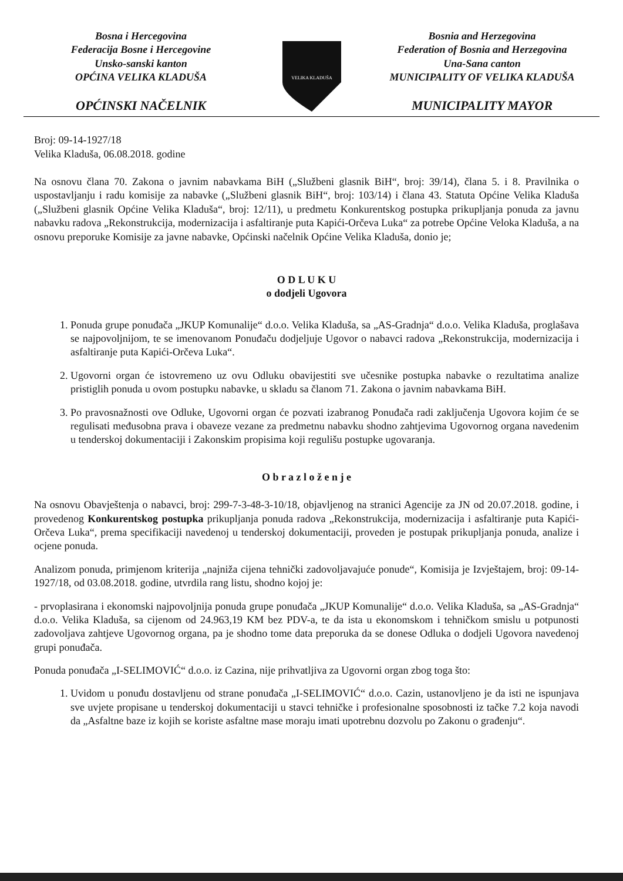Bosna i Hercegovina
Federacija Bosne i Hercegovine
Unsko-sanski kanton
OPĆINA VELIKA KLADUŠA
OPĆINSKI NAČELNIK
VELIKA KLADUŠA
Bosnia and Herzegovina
Federation of Bosnia and Herzegovina
Una-Sana canton
MUNICIPALITY OF VELIKA KLADUŠA
MUNICIPALITY MAYOR
Broj: 09-14-1927/18
Velika Kladuša, 06.08.2018. godine
Na osnovu člana 70. Zakona o javnim nabavkama BiH („Službeni glasnik BiH“, broj: 39/14), člana 5. i 8. Pravilnika o uspostavljanju i radu komisije za nabavke („Službeni glasnik BiH“, broj: 103/14) i člana 43. Statuta Općine Velika Kladuša („Službeni glasnik Općine Velika Kladuša“, broj: 12/11), u predmetu Konkurentskog postupka prikupljanja ponuda za javnu nabavku radova „Rekonstrukcija, modernizacija i asfaltiranje puta Kapići-Orčeva Luka“ za potrebe Općine Veloka Kladuša, a na osnovu preporuke Komisije za javne nabavke, Općinski načelnik Općine Velika Kladuša, donio je;
O D L U K U
o dodjeli Ugovora
1. Ponuda grupe ponuđača „JKUP Komunalije“ d.o.o. Velika Kladuša, sa „AS-Gradnja“ d.o.o. Velika Kladuša, proglašava se najpovoljnijom, te se imenovanom Ponuđaču dodjeljuje Ugovor o nabavci radova „Rekonstrukcija, modernizacija i asfaltiranje puta Kapići-Orčeva Luka“.
2. Ugovorni organ će istovremeno uz ovu Odluku obavijestiti sve učesnike postupka nabavke o rezultatima analize pristiglih ponuda u ovom postupku nabavke, u skladu sa članom 71. Zakona o javnim nabavkama BiH.
3. Po pravosnažnosti ove Odluke, Ugovorni organ će pozvati izabranog Ponuđača radi zaključenja Ugovora kojim će se regulisati međusobna prava i obaveze vezane za predmetnu nabavku shodno zahtjevima Ugovornog organa navedenim u tenderskoj dokumentaciji i Zakonskim propisima koji regulišu postupke ugovaranja.
O b r a z l o ž e n j e
Na osnovu Obavještenja o nabavci, broj: 299-7-3-48-3-10/18, objavljenog na stranici Agencije za JN od 20.07.2018. godine, i provedenog Konkurentskog postupka prikupljanja ponuda radova „Rekonstrukcija, modernizacija i asfaltiranje puta Kapići-Orčeva Luka“, prema specifikaciji navedenoj u tenderskoj dokumentaciji, proveden je postupak prikupljanja ponuda, analize i ocjene ponuda.
Analizom ponuda, primjenom kriterija „najniža cijena tehnički zadovoljavajuće ponude“, Komisija je Izvještajem, broj: 09-14-1927/18, od 03.08.2018. godine, utvrdila rang listu, shodno kojoj je:
- prvoplasirana i ekonomski najpovoljnija ponuda grupe ponuđača „JKUP Komunalije“ d.o.o. Velika Kladuša, sa „AS-Gradnja“ d.o.o. Velika Kladuša, sa cijenom od 24.963,19 KM bez PDV-a, te da ista u ekonomskom i tehničkom smislu u potpunosti zadovoljava zahtjeve Ugovornog organa, pa je shodno tome data preporuka da se donese Odluka o dodjeli Ugovora navedenoj grupi ponuđača.
Ponuda ponuđača „I-SELIMOVIĆ“ d.o.o. iz Cazina, nije prihvatljiva za Ugovorni organ zbog toga što:
1. Uvidom u ponuđu dostavljenu od strane ponuđača „I-SELIMOVIĆ“ d.o.o. Cazin, ustanovljeno je da isti ne ispunjava sve uvjete propisane u tenderskoj dokumentaciji u stavci tehničke i profesionalne sposobnosti iz tačke 7.2 koja navodi da „Asfaltne baze iz kojih se koriste asfaltne mase moraju imati upotrebnu dozvolu po Zakonu o građenju“.